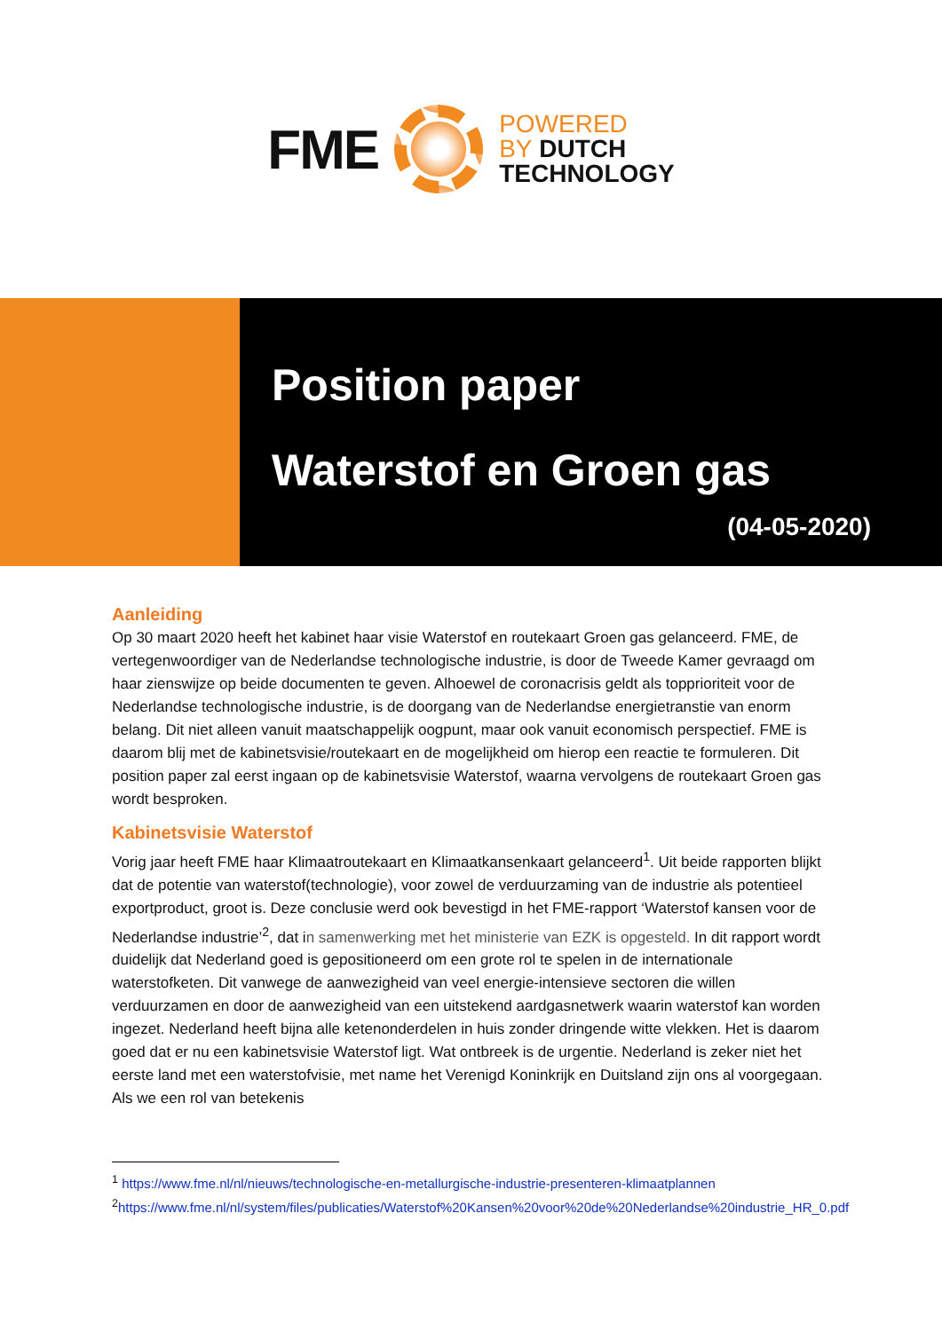FME
POWERED
BY DUTCH
TECHNOLOGY
Position paper
Waterstof en Groen gas
(04-05-2020)
Aanleiding
Op 30 maart 2020 heeft het kabinet haar visie Waterstof en routekaart Groen gas gelanceerd. FME, de vertegenwoordiger van de Nederlandse technologische industrie, is door de Tweede Kamer gevraagd om haar zienswijze op beide documenten te geven. Alhoewel de coronacrisis geldt als topprioriteit voor de Nederlandse technologische industrie, is de doorgang van de Nederlandse energietranstie van enorm belang. Dit niet alleen vanuit maatschappelijk oogpunt, maar ook vanuit economisch perspectief. FME is daarom blij met de kabinetsvisie/routekaart en de mogelijkheid om hierop een reactie te formuleren. Dit position paper zal eerst ingaan op de kabinetsvisie Waterstof, waarna vervolgens de routekaart Groen gas wordt besproken.
Kabinetsvisie Waterstof
Vorig jaar heeft FME haar Klimaatroutekaart en Klimaatkansenkaart gelanceerd<sup>1</sup>. Uit beide rapporten blijkt dat de potentie van waterstof(technologie), voor zowel de verduurzaming van de industrie als potentieel exportproduct, groot is. Deze conclusie werd ook bevestigd in het FME-rapport ‘Waterstof kansen voor de Nederlandse industrie’<sup>2</sup>, dat in samenwerking met het ministerie van EZK is opgesteld. In dit rapport wordt duidelijk dat Nederland goed is gepositioneerd om een grote rol te spelen in de internationale waterstofketen. Dit vanwege de aanwezigheid van veel energie-intensieve sectoren die willen verduurzamen en door de aanwezigheid van een uitstekend aardgasnetwerk waarin waterstof kan worden ingezet. Nederland heeft bijna alle ketenonderdelen in huis zonder dringende witte vlekken. Het is daarom goed dat er nu een kabinetsvisie Waterstof ligt. Wat ontbreek is de urgentie. Nederland is zeker niet het eerste land met een waterstofvisie, met name het Verenigd Koninkrijk en Duitsland zijn ons al voorgegaan. Als we een rol van betekenis
<sup>1</sup> https://www.fme.nl/nl/nieuws/technologische-en-metallurgische-industrie-presenteren-klimaatplannen
<sup>2</sup> https://www.fme.nl/nl/system/files/publicaties/Waterstof%20Kansen%20voor%20de%20Nederlandse%20industrie_HR_0.pdf